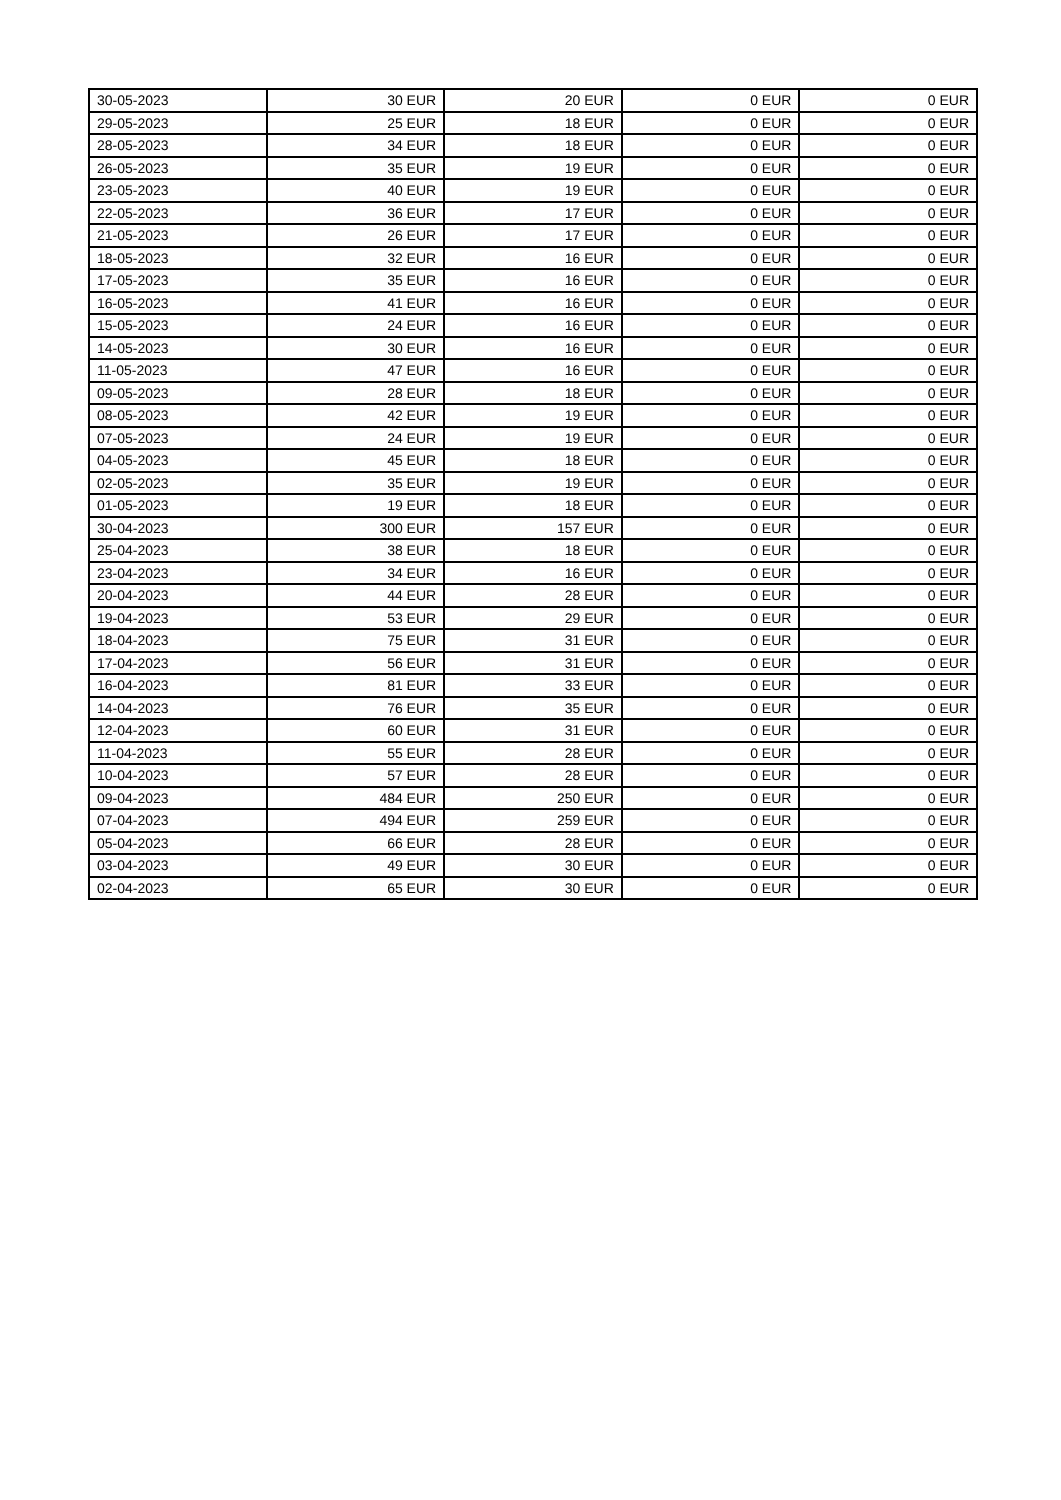| 30-05-2023 | 30 EUR | 20 EUR | 0 EUR | 0 EUR |
| 29-05-2023 | 25 EUR | 18 EUR | 0 EUR | 0 EUR |
| 28-05-2023 | 34 EUR | 18 EUR | 0 EUR | 0 EUR |
| 26-05-2023 | 35 EUR | 19 EUR | 0 EUR | 0 EUR |
| 23-05-2023 | 40 EUR | 19 EUR | 0 EUR | 0 EUR |
| 22-05-2023 | 36 EUR | 17 EUR | 0 EUR | 0 EUR |
| 21-05-2023 | 26 EUR | 17 EUR | 0 EUR | 0 EUR |
| 18-05-2023 | 32 EUR | 16 EUR | 0 EUR | 0 EUR |
| 17-05-2023 | 35 EUR | 16 EUR | 0 EUR | 0 EUR |
| 16-05-2023 | 41 EUR | 16 EUR | 0 EUR | 0 EUR |
| 15-05-2023 | 24 EUR | 16 EUR | 0 EUR | 0 EUR |
| 14-05-2023 | 30 EUR | 16 EUR | 0 EUR | 0 EUR |
| 11-05-2023 | 47 EUR | 16 EUR | 0 EUR | 0 EUR |
| 09-05-2023 | 28 EUR | 18 EUR | 0 EUR | 0 EUR |
| 08-05-2023 | 42 EUR | 19 EUR | 0 EUR | 0 EUR |
| 07-05-2023 | 24 EUR | 19 EUR | 0 EUR | 0 EUR |
| 04-05-2023 | 45 EUR | 18 EUR | 0 EUR | 0 EUR |
| 02-05-2023 | 35 EUR | 19 EUR | 0 EUR | 0 EUR |
| 01-05-2023 | 19 EUR | 18 EUR | 0 EUR | 0 EUR |
| 30-04-2023 | 300 EUR | 157 EUR | 0 EUR | 0 EUR |
| 25-04-2023 | 38 EUR | 18 EUR | 0 EUR | 0 EUR |
| 23-04-2023 | 34 EUR | 16 EUR | 0 EUR | 0 EUR |
| 20-04-2023 | 44 EUR | 28 EUR | 0 EUR | 0 EUR |
| 19-04-2023 | 53 EUR | 29 EUR | 0 EUR | 0 EUR |
| 18-04-2023 | 75 EUR | 31 EUR | 0 EUR | 0 EUR |
| 17-04-2023 | 56 EUR | 31 EUR | 0 EUR | 0 EUR |
| 16-04-2023 | 81 EUR | 33 EUR | 0 EUR | 0 EUR |
| 14-04-2023 | 76 EUR | 35 EUR | 0 EUR | 0 EUR |
| 12-04-2023 | 60 EUR | 31 EUR | 0 EUR | 0 EUR |
| 11-04-2023 | 55 EUR | 28 EUR | 0 EUR | 0 EUR |
| 10-04-2023 | 57 EUR | 28 EUR | 0 EUR | 0 EUR |
| 09-04-2023 | 484 EUR | 250 EUR | 0 EUR | 0 EUR |
| 07-04-2023 | 494 EUR | 259 EUR | 0 EUR | 0 EUR |
| 05-04-2023 | 66 EUR | 28 EUR | 0 EUR | 0 EUR |
| 03-04-2023 | 49 EUR | 30 EUR | 0 EUR | 0 EUR |
| 02-04-2023 | 65 EUR | 30 EUR | 0 EUR | 0 EUR |